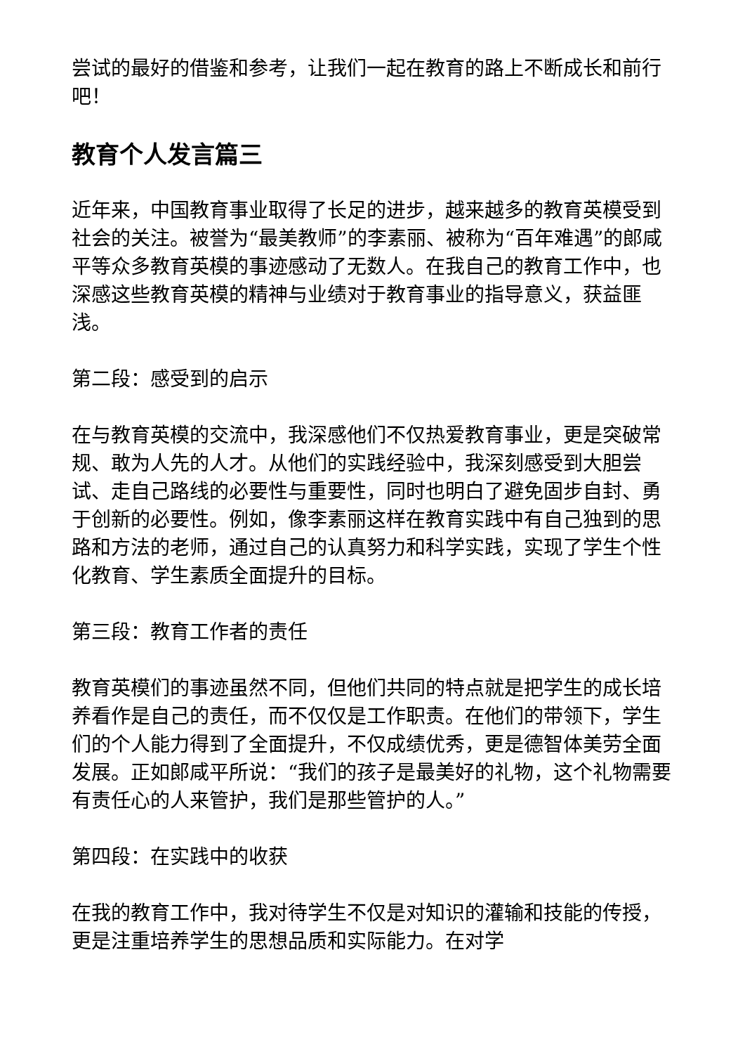尝试的最好的借鉴和参考，让我们一起在教育的路上不断成长和前行吧！
教育个人发言篇三
近年来，中国教育事业取得了长足的进步，越来越多的教育英模受到社会的关注。被誉为“最美教师”的李素丽、被称为“百年难遇”的郎咸平等众多教育英模的事迹感动了无数人。在我自己的教育工作中，也深感这些教育英模的精神与业绩对于教育事业的指导意义，获益匪浅。
第二段：感受到的启示
在与教育英模的交流中，我深感他们不仅热爱教育事业，更是突破常规、敢为人先的人才。从他们的实践经验中，我深刻感受到大胆尝试、走自己路线的必要性与重要性，同时也明白了避免固步自封、勇于创新的必要性。例如，像李素丽这样在教育实践中有自己独到的思路和方法的老师，通过自己的认真努力和科学实践，实现了学生个性化教育、学生素质全面提升的目标。
第三段：教育工作者的责任
教育英模们的事迹虽然不同，但他们共同的特点就是把学生的成长培养看作是自己的责任，而不仅仅是工作职责。在他们的带领下，学生们的个人能力得到了全面提升，不仅成绩优秀，更是德智体美劳全面发展。正如郎咸平所说：“我们的孩子是最美好的礼物，这个礼物需要有责任心的人来管护，我们是那些管护的人。”
第四段：在实践中的收获
在我的教育工作中，我对待学生不仅是对知识的灌输和技能的传授，更是注重培养学生的思想品质和实际能力。在对学